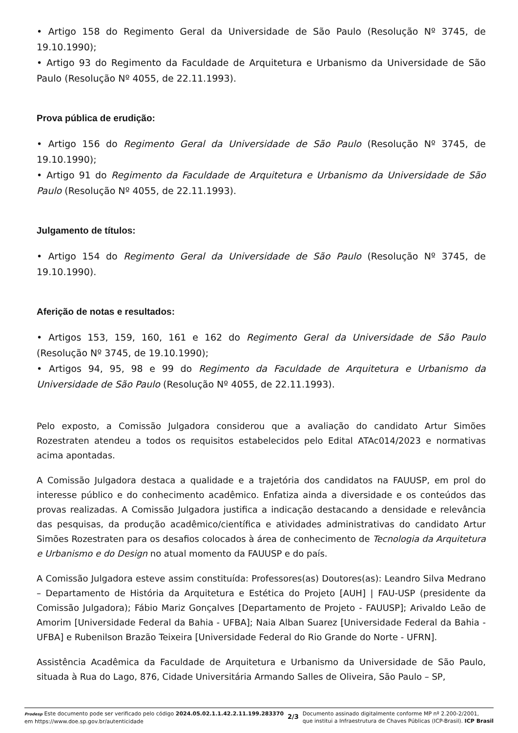• Artigo 158 do Regimento Geral da Universidade de São Paulo (Resolução Nº 3745, de 19.10.1990);
• Artigo 93 do Regimento da Faculdade de Arquitetura e Urbanismo da Universidade de São Paulo (Resolução Nº 4055, de 22.11.1993).
Prova pública de erudição:
• Artigo 156 do Regimento Geral da Universidade de São Paulo (Resolução Nº 3745, de 19.10.1990);
• Artigo 91 do Regimento da Faculdade de Arquitetura e Urbanismo da Universidade de São Paulo (Resolução Nº 4055, de 22.11.1993).
Julgamento de títulos:
• Artigo 154 do Regimento Geral da Universidade de São Paulo (Resolução Nº 3745, de 19.10.1990).
Aferição de notas e resultados:
• Artigos 153, 159, 160, 161 e 162 do Regimento Geral da Universidade de São Paulo (Resolução Nº 3745, de 19.10.1990);
• Artigos 94, 95, 98 e 99 do Regimento da Faculdade de Arquitetura e Urbanismo da Universidade de São Paulo (Resolução Nº 4055, de 22.11.1993).
Pelo exposto, a Comissão Julgadora considerou que a avaliação do candidato Artur Simões Rozestraten atendeu a todos os requisitos estabelecidos pelo Edital ATAc014/2023 e normativas acima apontadas.
A Comissão Julgadora destaca a qualidade e a trajetória dos candidatos na FAUUSP, em prol do interesse público e do conhecimento acadêmico. Enfatiza ainda a diversidade e os conteúdos das provas realizadas. A Comissão Julgadora justifica a indicação destacando a densidade e relevância das pesquisas, da produção acadêmico/científica e atividades administrativas do candidato Artur Simões Rozestraten para os desafios colocados à área de conhecimento de Tecnologia da Arquitetura e Urbanismo e do Design no atual momento da FAUUSP e do país.
A Comissão Julgadora esteve assim constituída: Professores(as) Doutores(as): Leandro Silva Medrano – Departamento de História da Arquitetura e Estética do Projeto [AUH] | FAU-USP (presidente da Comissão Julgadora); Fábio Mariz Gonçalves [Departamento de Projeto - FAUUSP]; Arivaldo Leão de Amorim [Universidade Federal da Bahia - UFBA]; Naia Alban Suarez [Universidade Federal da Bahia - UFBA] e Rubenilson Brazão Teixeira [Universidade Federal do Rio Grande do Norte - UFRN].
Assistência Acadêmica da Faculdade de Arquitetura e Urbanismo da Universidade de São Paulo, situada à Rua do Lago, 876, Cidade Universitária Armando Salles de Oliveira, São Paulo – SP,
Prodesp Este documento pode ser verificado pelo código 2024.05.02.1.1.42.2.11.199.283370
em https://www.doe.sp.gov.br/autenticidade
2/3
Documento assinado digitalmente conforme MP nº 2.200-2/2001,
que institui a Infraestrutura de Chaves Públicas (ICP-Brasil). ICP Brasil